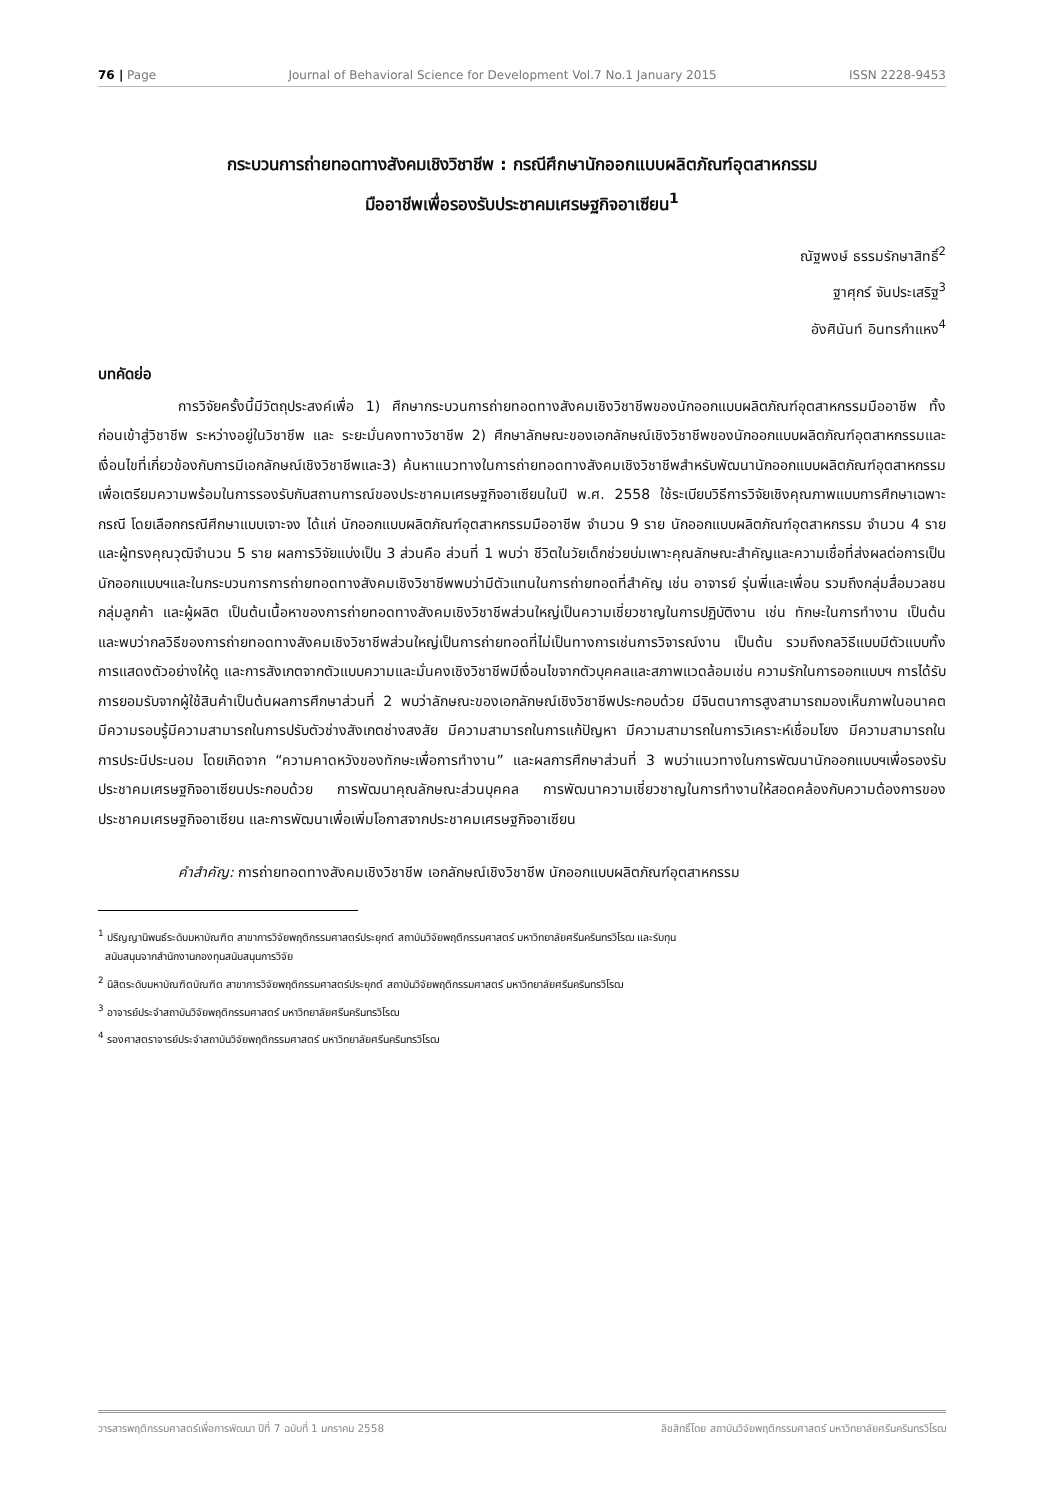76 | Page Journal of Behavioral Science for Development Vol.7 No.1 January 2015 ISSN 2228-9453
กระบวนการถ่ายทอดทางสังคมเชิงวิชาชีพ : กรณีศึกษานักออกแบบผลิตภัณฑ์อุตสาหกรรม
มืออาชีพเพื่อรองรับประชาคมเศรษฐกิจอาเซียน<sup>1</sup>
ณัฐพงษ์ ธรรมรักษาสิทธิ์<sup>2</sup>
ฐาศุกร์ จันประเสริฐ<sup>3</sup>
อังศินันท์ อินทรกำแหง<sup>4</sup>
บทคัดย่อ
การวิจัยครั้งนี้มีวัตถุประสงค์เพื่อ 1) ศึกษากระบวนการถ่ายทอดทางสังคมเชิงวิชาชีพของนักออกแบบผลิตภัณฑ์อุตสาหกรรมมืออาชีพ ทั้งก่อนเข้าสู่วิชาชีพ ระหว่างอยู่ในวิชาชีพ และ ระยะมั่นคงทางวิชาชีพ 2) ศึกษาลักษณะของเอกลักษณ์เชิงวิชาชีพของนักออกแบบผลิตภัณฑ์อุตสาหกรรมและเงื่อนไขที่เกี่ยวข้องกับการมีเอกลักษณ์เชิงวิชาชีพและ3) ค้นหาแนวทางในการถ่ายทอดทางสังคมเชิงวิชาชีพสำหรับพัฒนานักออกแบบผลิตภัณฑ์อุตสาหกรรมเพื่อเตรียมความพร้อมในการรองรับกับสถานการณ์ของประชาคมเศรษฐกิจอาเซียนในปี พ.ศ. 2558 ใช้ระเบียบวิธีการวิจัยเชิงคุณภาพแบบการศึกษาเฉพาะกรณี โดยเลือกกรณีศึกษาแบบเจาะจง ได้แก่ นักออกแบบผลิตภัณฑ์อุตสาหกรรมมืออาชีพ จำนวน 9 ราย นักออกแบบผลิตภัณฑ์อุตสาหกรรม จำนวน 4 ราย และผู้ทรงคุณวุฒิจำนวน 5 ราย ผลการวิจัยแบ่งเป็น 3 ส่วนคือ ส่วนที่ 1 พบว่า ชีวิตในวัยเด็กช่วยบ่มเพาะคุณลักษณะสำคัญและความเชื่อที่ส่งผลต่อการเป็นนักออกแบบฯและในกระบวนการการถ่ายทอดทางสังคมเชิงวิชาชีพพบว่ามีตัวแทนในการถ่ายทอดที่สำคัญ เช่น อาจารย์ รุ่นพี่และเพื่อน รวมถึงกลุ่มสื่อมวลชน กลุ่มลูกค้า และผู้ผลิต เป็นต้นเนื้อหาของการถ่ายทอดทางสังคมเชิงวิชาชีพส่วนใหญ่เป็นความเชี่ยวชาญในการปฏิบัติงาน เช่น ทักษะในการทำงาน เป็นต้น และพบว่ากลวิธีของการถ่ายทอดทางสังคมเชิงวิชาชีพส่วนใหญ่เป็นการถ่ายทอดที่ไม่เป็นทางการเช่นการวิจารณ์งาน เป็นต้น รวมถึงกลวิธีแบบมีตัวแบบทั้งการแสดงตัวอย่างให้ดู และการสังเกตจากตัวแบบความและมั่นคงเชิงวิชาชีพมีเงื่อนไขจากตัวบุคคลและสภาพแวดล้อมเช่น ความรักในการออกแบบฯ การได้รับการยอมรับจากผู้ใช้สินค้าเป็นต้นผลการศึกษาส่วนที่ 2 พบว่าลักษณะของเอกลักษณ์เชิงวิชาชีพประกอบด้วย มีจินตนาการสูงสามารถมองเห็นภาพในอนาคต มีความรอบรู้มีความสามารถในการปรับตัวช่างสังเกตช่างสงสัย มีความสามารถในการแก้ปัญหา มีความสามารถในการวิเคราะห์เชื่อมโยง มีความสามารถในการประนีประนอม โดยเกิดจาก “ความคาดหวังของทักษะเพื่อการทำงาน” และผลการศึกษาส่วนที่ 3 พบว่าแนวทางในการพัฒนานักออกแบบฯเพื่อรองรับประชาคมเศรษฐกิจอาเซียนประกอบด้วย การพัฒนาคุณลักษณะส่วนบุคคล การพัฒนาความเชี่ยวชาญในการทำงานให้สอดคล้องกับความต้องการของประชาคมเศรษฐกิจอาเซียน และการพัฒนาเพื่อเพิ่มโอกาสจากประชาคมเศรษฐกิจอาเซียน
คำสำคัญ: การถ่ายทอดทางสังคมเชิงวิชาชีพ เอกลักษณ์เชิงวิชาชีพ นักออกแบบผลิตภัณฑ์อุตสาหกรรม
<sup>1</sup> ปริญญานิพนธ์ระดับมหาบัณฑิต สาขาการวิจัยพฤติกรรมศาสตร์ประยุกต์ สถาบันวิจัยพฤติกรรมศาสตร์ มหาวิทยาลัยศรีนครินทรวิโรฒ และรับทุน
สนับสนุนจากสำนักงานกองทุนสนับสนุนการวิจัย
<sup>2</sup> นิสิตระดับมหาบัณฑิตบัณฑิต สาขาการวิจัยพฤติกรรมศาสตร์ประยุกต์ สถาบันวิจัยพฤติกรรมศาสตร์ มหาวิทยาลัยศรีนครินทรวิโรฒ
<sup>3</sup> อาจารย์ประจำสถาบันวิจัยพฤติกรรมศาสตร์ มหาวิทยาลัยศรีนครินทรวิโรฒ
<sup>4</sup> รองศาสตราจารย์ประจำสถาบันวิจัยพฤติกรรมศาสตร์ มหาวิทยาลัยศรีนครินทรวิโรฒ
วารสารพฤติกรรมศาสตร์เพื่อการพัฒนา ปีที่ 7 ฉบับที่ 1 มกราคม 2558 ลิขสิทธิ์โดย สถาบันวิจัยพฤติกรรมศาสตร์ มหาวิทยาลัยศรีนครินทรวิโรฒ